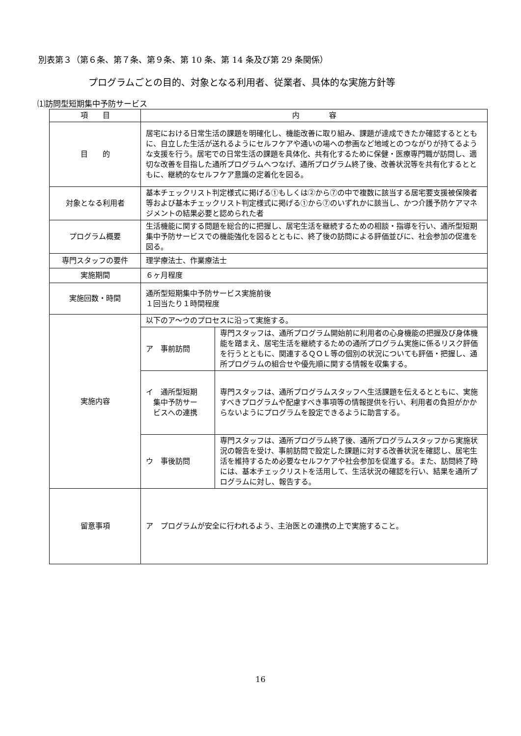別表第３（第６条、第７条、第９条、第 10 条、第 14 条及び第 29 条関係）
プログラムごとの目的、対象となる利用者、従業者、具体的な実施方針等
⑴訪問型短期集中予防サービス
| 項 目 | 内 容 | |
| --- | --- | --- |
| 目 的 | 居宅における日常生活の課題を明確化し、機能改善に取り組み、課題が達成できたか確認するとともに、自立した生活が送れるようにセルフケアや通いの場への参画など地域とのつながりが持てるような支援を行う。居宅での日常生活の課題を具体化、共有化するために保健・医療専門職が訪問し、適切な改善を目指した通所プログラムへつなげ、通所プログラム終了後、改善状況等を共有化するとともに、継続的なセルフケア意識の定着化を図る。 | |
| 対象となる利用者 | 基本チェックリスト判定様式に掲げる①もしくは②から⑦の中で複数に該当する居宅要支援被保険者等および基本チェックリスト判定様式に掲げる①から⑦のいずれかに該当し、かつ介護予防ケアマネジメントの結果必要と認められた者 | |
| プログラム概要 | 生活機能に関する問題を総合的に把握し、居宅生活を継続するための相談・指導を行い、通所型短期集中予防サービスでの機能強化を図るとともに、終了後の訪問による評価並びに、社会参加の促進を図る。 | |
| 専門スタッフの要件 | 理学療法士、作業療法士 | |
| 実施期間 | ６ヶ月程度 | |
| 実施回数・時間 | 通所型短期集中予防サービス実施前後 １回当たり１時間程度 | |
| 実施内容 | 以下のア～ウのプロセスに沿って実施する。 | |
| | ア 事前訪問 | 専門スタッフは、通所プログラム開始前に利用者の心身機能の把握及び身体機能を踏まえ、居宅生活を継続するための通所プログラム実施に係るリスク評価を行うとともに、関連するＱＯＬ等の個別の状況についても評価・把握し、通所プログラムの組合せや優先順に関する情報を収集する。 |
| | イ 通所型短期 集中予防サー ビスへの連携 | 専門スタッフは、通所プログラムスタッフへ生活課題を伝えるとともに、実施すべきプログラムや配慮すべき事項等の情報提供を行い、利用者の負担がかからないようにプログラムを設定できるように助言する。 |
| | ウ 事後訪問 | 専門スタッフは、通所プログラム終了後、通所プログラムスタッフから実施状況の報告を受け、事前訪問で設定した課題に対する改善状況を確認し、居宅生活を維持するため必要なセルフケアや社会参加を促進する。また、訪問終了時には、基本チェックリストを活用して、生活状況の確認を行い、結果を通所プログラムに対し、報告する。 |
| 留意事項 | ア プログラムが安全に行われるよう、主治医との連携の上で実施すること。 | |
16